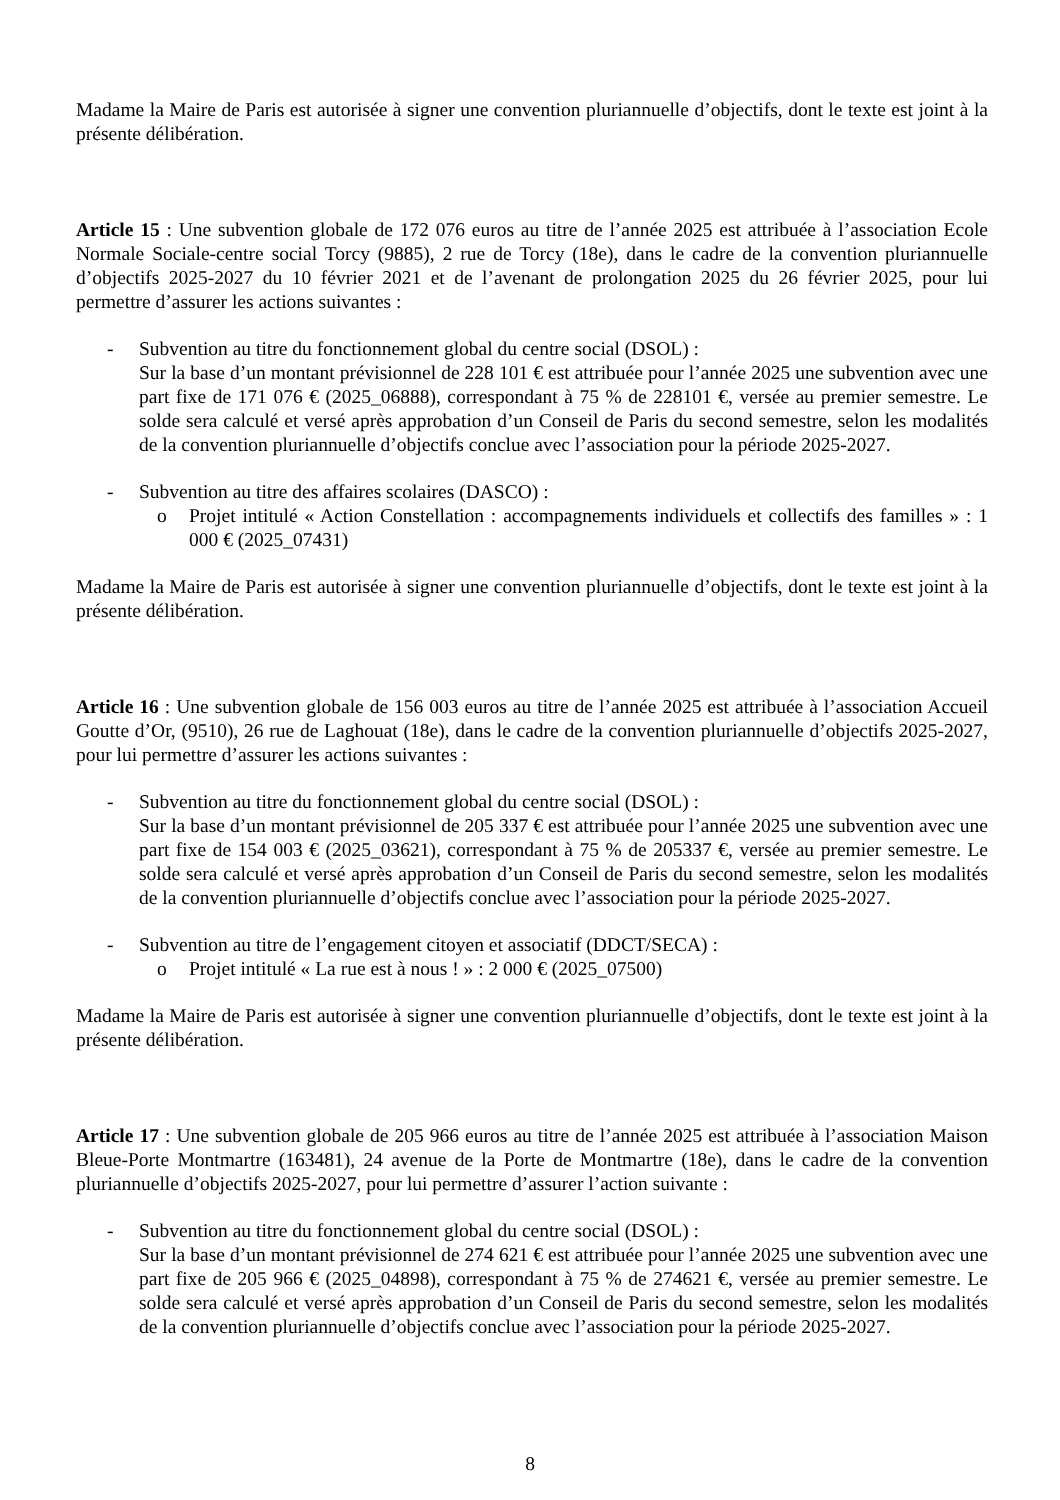Madame la Maire de Paris est autorisée à signer une convention pluriannuelle d’objectifs, dont le texte est joint à la présente délibération.
Article 15 : Une subvention globale de 172 076 euros au titre de l’année 2025 est attribuée à l’association Ecole Normale Sociale-centre social Torcy (9885), 2 rue de Torcy (18e), dans le cadre de la convention pluriannuelle d’objectifs 2025-2027 du 10 février 2021 et de l’avenant de prolongation 2025 du 26 février 2025, pour lui permettre d’assurer les actions suivantes :
- Subvention au titre du fonctionnement global du centre social (DSOL) :
Sur la base d’un montant prévisionnel de 228 101 € est attribuée pour l’année 2025 une subvention avec une part fixe de 171 076 € (2025_06888), correspondant à 75 % de 228101 €, versée au premier semestre. Le solde sera calculé et versé après approbation d’un Conseil de Paris du second semestre, selon les modalités de la convention pluriannuelle d’objectifs conclue avec l’association pour la période 2025-2027.
- Subvention au titre des affaires scolaires (DASCO) :
o Projet intitulé « Action Constellation : accompagnements individuels et collectifs des familles » : 1 000 € (2025_07431)
Madame la Maire de Paris est autorisée à signer une convention pluriannuelle d’objectifs, dont le texte est joint à la présente délibération.
Article 16 : Une subvention globale de 156 003 euros au titre de l’année 2025 est attribuée à l’association Accueil Goutte d’Or, (9510), 26 rue de Laghouat (18e), dans le cadre de la convention pluriannuelle d’objectifs 2025-2027, pour lui permettre d’assurer les actions suivantes :
- Subvention au titre du fonctionnement global du centre social (DSOL) :
Sur la base d’un montant prévisionnel de 205 337 € est attribuée pour l’année 2025 une subvention avec une part fixe de 154 003 € (2025_03621), correspondant à 75 % de 205337 €, versée au premier semestre. Le solde sera calculé et versé après approbation d’un Conseil de Paris du second semestre, selon les modalités de la convention pluriannuelle d’objectifs conclue avec l’association pour la période 2025-2027.
- Subvention au titre de l’engagement citoyen et associatif (DDCT/SECA) :
o Projet intitulé « La rue est à nous ! » : 2 000 € (2025_07500)
Madame la Maire de Paris est autorisée à signer une convention pluriannuelle d’objectifs, dont le texte est joint à la présente délibération.
Article 17 : Une subvention globale de 205 966 euros au titre de l’année 2025 est attribuée à l’association Maison Bleue-Porte Montmartre (163481), 24 avenue de la Porte de Montmartre (18e), dans le cadre de la convention pluriannuelle d’objectifs 2025-2027, pour lui permettre d’assurer l’action suivante :
- Subvention au titre du fonctionnement global du centre social (DSOL) :
Sur la base d’un montant prévisionnel de 274 621 € est attribuée pour l’année 2025 une subvention avec une part fixe de 205 966 € (2025_04898), correspondant à 75 % de 274621 €, versée au premier semestre. Le solde sera calculé et versé après approbation d’un Conseil de Paris du second semestre, selon les modalités de la convention pluriannuelle d’objectifs conclue avec l’association pour la période 2025-2027.
8